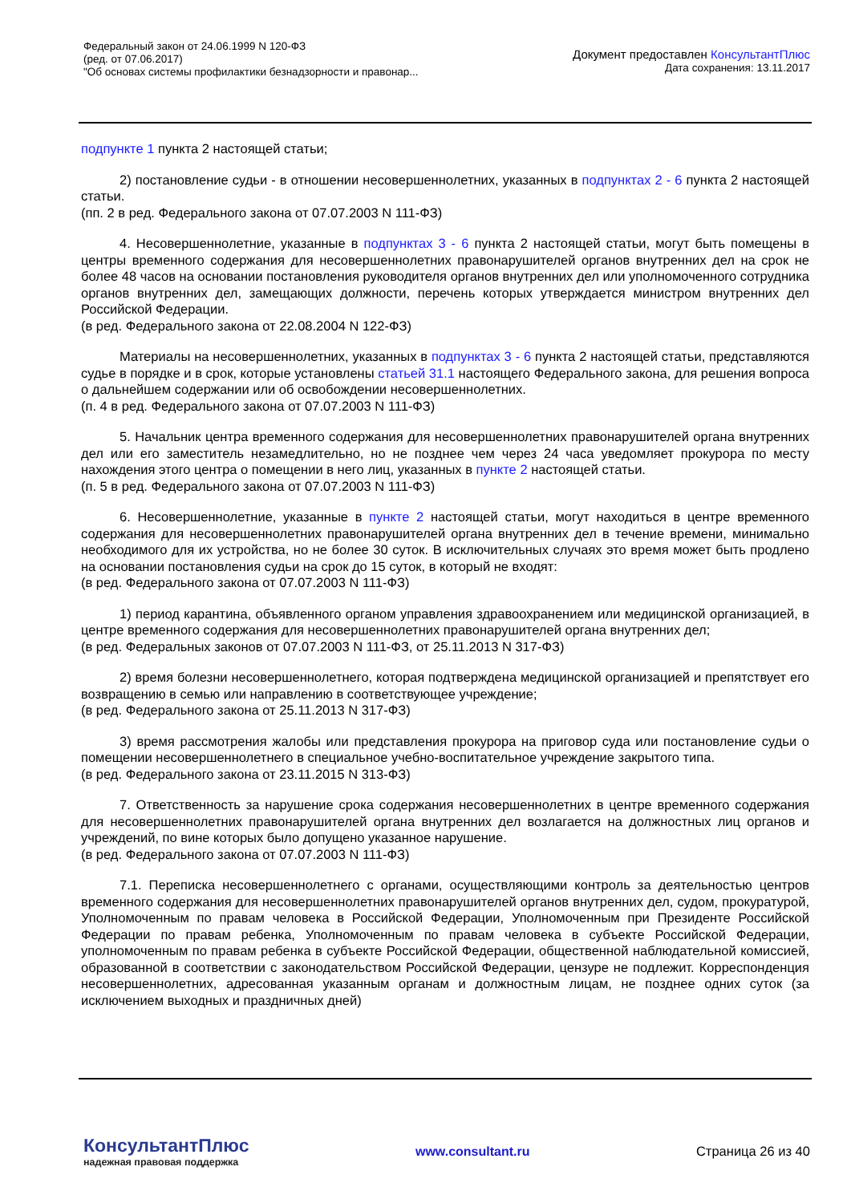Федеральный закон от 24.06.1999 N 120-ФЗ
(ред. от 07.06.2017)
"Об основах системы профилактики безнадзорности и правонар...
Документ предоставлен КонсультантПлюс
Дата сохранения: 13.11.2017
подпункте 1 пункта 2 настоящей статьи;
2) постановление судьи - в отношении несовершеннолетних, указанных в подпунктах 2 - 6 пункта 2 настоящей статьи.
(пп. 2 в ред. Федерального закона от 07.07.2003 N 111-ФЗ)
4. Несовершеннолетние, указанные в подпунктах 3 - 6 пункта 2 настоящей статьи, могут быть помещены в центры временного содержания для несовершеннолетних правонарушителей органов внутренних дел на срок не более 48 часов на основании постановления руководителя органов внутренних дел или уполномоченного сотрудника органов внутренних дел, замещающих должности, перечень которых утверждается министром внутренних дел Российской Федерации.
(в ред. Федерального закона от 22.08.2004 N 122-ФЗ)
Материалы на несовершеннолетних, указанных в подпунктах 3 - 6 пункта 2 настоящей статьи, представляются судье в порядке и в срок, которые установлены статьей 31.1 настоящего Федерального закона, для решения вопроса о дальнейшем содержании или об освобождении несовершеннолетних.
(п. 4 в ред. Федерального закона от 07.07.2003 N 111-ФЗ)
5. Начальник центра временного содержания для несовершеннолетних правонарушителей органа внутренних дел или его заместитель незамедлительно, но не позднее чем через 24 часа уведомляет прокурора по месту нахождения этого центра о помещении в него лиц, указанных в пункте 2 настоящей статьи.
(п. 5 в ред. Федерального закона от 07.07.2003 N 111-ФЗ)
6. Несовершеннолетние, указанные в пункте 2 настоящей статьи, могут находиться в центре временного содержания для несовершеннолетних правонарушителей органа внутренних дел в течение времени, минимально необходимого для их устройства, но не более 30 суток. В исключительных случаях это время может быть продлено на основании постановления судьи на срок до 15 суток, в который не входят:
(в ред. Федерального закона от 07.07.2003 N 111-ФЗ)
1) период карантина, объявленного органом управления здравоохранением или медицинской организацией, в центре временного содержания для несовершеннолетних правонарушителей органа внутренних дел;
(в ред. Федеральных законов от 07.07.2003 N 111-ФЗ, от 25.11.2013 N 317-ФЗ)
2) время болезни несовершеннолетнего, которая подтверждена медицинской организацией и препятствует его возвращению в семью или направлению в соответствующее учреждение;
(в ред. Федерального закона от 25.11.2013 N 317-ФЗ)
3) время рассмотрения жалобы или представления прокурора на приговор суда или постановление судьи о помещении несовершеннолетнего в специальное учебно-воспитательное учреждение закрытого типа.
(в ред. Федерального закона от 23.11.2015 N 313-ФЗ)
7. Ответственность за нарушение срока содержания несовершеннолетних в центре временного содержания для несовершеннолетних правонарушителей органа внутренних дел возлагается на должностных лиц органов и учреждений, по вине которых было допущено указанное нарушение.
(в ред. Федерального закона от 07.07.2003 N 111-ФЗ)
7.1. Переписка несовершеннолетнего с органами, осуществляющими контроль за деятельностью центров временного содержания для несовершеннолетних правонарушителей органов внутренних дел, судом, прокуратурой, Уполномоченным по правам человека в Российской Федерации, Уполномоченным при Президенте Российской Федерации по правам ребенка, Уполномоченным по правам человека в субъекте Российской Федерации, уполномоченным по правам ребенка в субъекте Российской Федерации, общественной наблюдательной комиссией, образованной в соответствии с законодательством Российской Федерации, цензуре не подлежит. Корреспонденция несовершеннолетних, адресованная указанным органам и должностным лицам, не позднее одних суток (за исключением выходных и праздничных дней)
КонсультантПлюс
надежная правовая поддержка
www.consultant.ru Страница 26 из 40